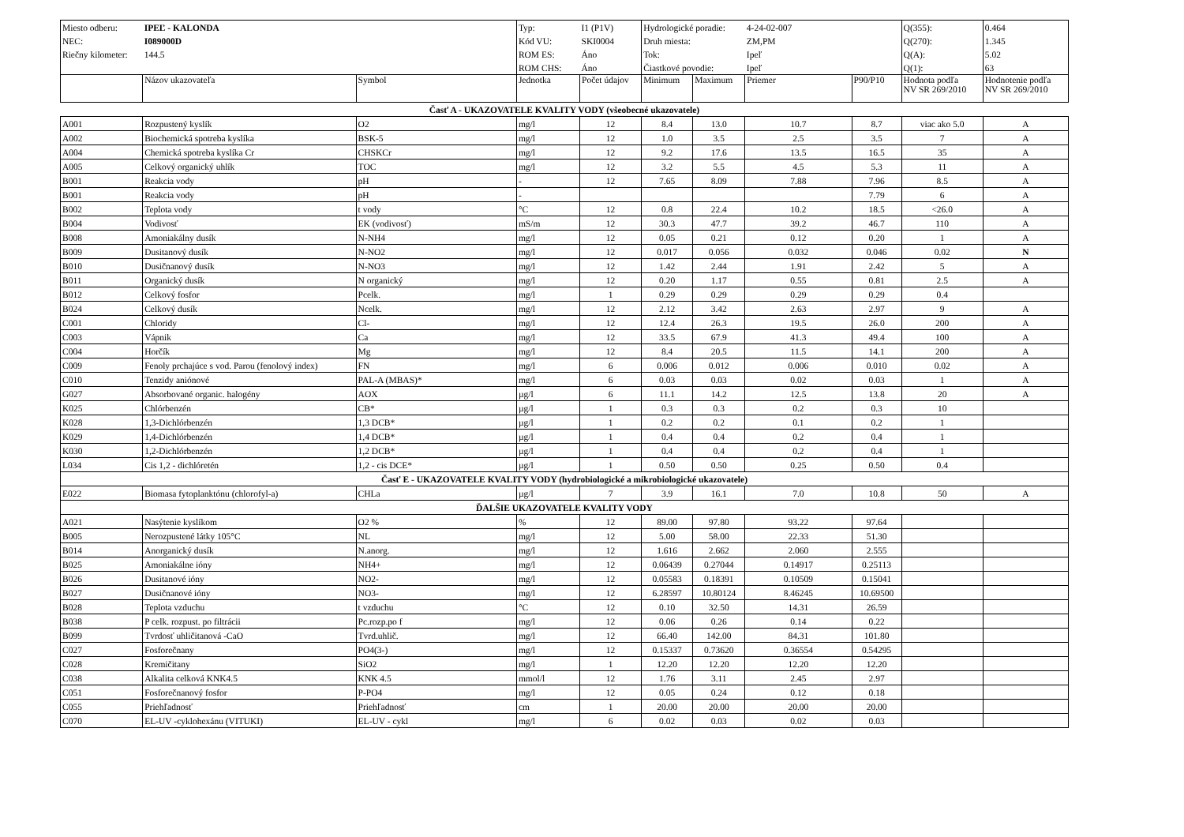| Miesto odberu: | IPEĽ - KALONDA | | Typ: | I1 (P1V) | Hydrologické poradie: | | 4-24-02-007 | | Q(355): | 0.464 |
| NEC: | I089000D | | Kód VU: | SKI0004 | Druh miesta: | | ZM,PM | | Q(270): | 1.345 |
| Riečny kilometer: | 144.5 | | ROM ES: | Áno | Tok: | | Ipeľ | | Q(A): | 5.02 |
| | | | ROM CHS: | Áno | Čiastkové povodie: | | Ipeľ | | Q(1): | 63 |
| | Názov ukazovateľa | Symbol | Jednotka | Počet údajov | Minimum | Maximum | Priemer | P90/P10 | Hodnota podľa NV SR 269/2010 | Hodnotenie podľa NV SR 269/2010 |
| Časť A - UKAZOVATELE KVALITY VODY (všeobecné ukazovatele) | | | | | | | | | | |
| A001 | Rozpustený kyslík | O2 | mg/l | 12 | 8.4 | 13.0 | 10.7 | 8.7 | viac ako 5.0 | A |
| A002 | Biochemická spotreba kyslíka | BSK-5 | mg/l | 12 | 1.0 | 3.5 | 2.5 | 3.5 | 7 | A |
| A004 | Chemická spotreba kyslíka Cr | CHSKCr | mg/l | 12 | 9.2 | 17.6 | 13.5 | 16.5 | 35 | A |
| A005 | Celkový organický uhlík | TOC | mg/l | 12 | 3.2 | 5.5 | 4.5 | 5.3 | 11 | A |
| B001 | Reakcia vody | pH | - | 12 | 7.65 | 8.09 | 7.88 | 7.96 | 8.5 | A |
| B001 | Reakcia vody | pH | - | | | | | 7.79 | 6 | A |
| B002 | Teplota vody | t vody | °C | 12 | 0.8 | 22.4 | 10.2 | 18.5 | <26.0 | A |
| B004 | Vodivosť | EK (vodivosť) | mS/m | 12 | 30.3 | 47.7 | 39.2 | 46.7 | 110 | A |
| B008 | Amoniakálny dusík | N-NH4 | mg/l | 12 | 0.05 | 0.21 | 0.12 | 0.20 | 1 | A |
| B009 | Dusitanový dusík | N-NO2 | mg/l | 12 | 0.017 | 0.056 | 0.032 | 0.046 | 0.02 | N |
| B010 | Dusičnanový dusík | N-NO3 | mg/l | 12 | 1.42 | 2.44 | 1.91 | 2.42 | 5 | A |
| B011 | Organický dusík | N organický | mg/l | 12 | 0.20 | 1.17 | 0.55 | 0.81 | 2.5 | A |
| B012 | Celkový fosfor | Pcelk. | mg/l | 1 | 0.29 | 0.29 | 0.29 | 0.29 | 0.4 | |
| B024 | Celkový dusík | Ncelk. | mg/l | 12 | 2.12 | 3.42 | 2.63 | 2.97 | 9 | A |
| C001 | Chloridy | Cl- | mg/l | 12 | 12.4 | 26.3 | 19.5 | 26.0 | 200 | A |
| C003 | Vápnik | Ca | mg/l | 12 | 33.5 | 67.9 | 41.3 | 49.4 | 100 | A |
| C004 | Horčík | Mg | mg/l | 12 | 8.4 | 20.5 | 11.5 | 14.1 | 200 | A |
| C009 | Fenoly prchajúce s vod. Parou (fenolový index) | FN | mg/l | 6 | 0.006 | 0.012 | 0.006 | 0.010 | 0.02 | A |
| C010 | Tenzidy aniónové | PAL-A (MBAS)* | mg/l | 6 | 0.03 | 0.03 | 0.02 | 0.03 | 1 | A |
| G027 | Absorbované organic. halogény | AOX | µg/l | 6 | 11.1 | 14.2 | 12.5 | 13.8 | 20 | A |
| K025 | Chlórbenzén | CB* | µg/l | 1 | 0.3 | 0.3 | 0.2 | 0.3 | 10 | |
| K028 | 1,3-Dichlórbenzén | 1,3 DCB* | µg/l | 1 | 0.2 | 0.2 | 0.1 | 0.2 | 1 | |
| K029 | 1,4-Dichlórbenzén | 1,4 DCB* | µg/l | 1 | 0.4 | 0.4 | 0.2 | 0.4 | 1 | |
| K030 | 1,2-Dichlórbenzén | 1,2 DCB* | µg/l | 1 | 0.4 | 0.4 | 0.2 | 0.4 | 1 | |
| L034 | Cis 1,2 - dichlóretén | 1,2 - cis DCE* | µg/l | 1 | 0.50 | 0.50 | 0.25 | 0.50 | 0.4 | |
| Časť E - UKAZOVATELE KVALITY VODY (hydrobiologické a mikrobiologické ukazovatele) | | | | | | | | | | |
| E022 | Biomasa fytoplanktónu (chlorofyl-a) | CHLa | µg/l | 7 | 3.9 | 16.1 | 7.0 | 10.8 | 50 | A |
| ĎALŠIE UKAZOVATELE KVALITY VODY | | | | | | | | | | |
| A021 | Nasýtenie kyslíkom | O2 % | % | 12 | 89.00 | 97.80 | 93.22 | 97.64 | | |
| B005 | Nerozpustené látky 105°C | NL | mg/l | 12 | 5.00 | 58.00 | 22.33 | 51.30 | | |
| B014 | Anorganický dusík | N.anorg. | mg/l | 12 | 1.616 | 2.662 | 2.060 | 2.555 | | |
| B025 | Amoniakálne ióny | NH4+ | mg/l | 12 | 0.06439 | 0.27044 | 0.14917 | 0.25113 | | |
| B026 | Dusitanové ióny | NO2- | mg/l | 12 | 0.05583 | 0.18391 | 0.10509 | 0.15041 | | |
| B027 | Dusičnanové ióny | NO3- | mg/l | 12 | 6.28597 | 10.80124 | 8.46245 | 10.69500 | | |
| B028 | Teplota vzduchu | t vzduchu | °C | 12 | 0.10 | 32.50 | 14.31 | 26.59 | | |
| B038 | P celk. rozpust. po filtrácii | Pc.rozp.po f | mg/l | 12 | 0.06 | 0.26 | 0.14 | 0.22 | | |
| B099 | Tvrdosť uhličitanová -CaO | Tvrd.uhlič. | mg/l | 12 | 66.40 | 142.00 | 84.31 | 101.80 | | |
| C027 | Fosforečnany | PO4(3-) | mg/l | 12 | 0.15337 | 0.73620 | 0.36554 | 0.54295 | | |
| C028 | Kremičitany | SiO2 | mg/l | 1 | 12.20 | 12.20 | 12.20 | 12.20 | | |
| C038 | Alkalita celková KNK4.5 | KNK 4.5 | mmol/l | 12 | 1.76 | 3.11 | 2.45 | 2.97 | | |
| C051 | Fosforečnanový fosfor | P-PO4 | mg/l | 12 | 0.05 | 0.24 | 0.12 | 0.18 | | |
| C055 | Priehľadnosť | Priehľadnosť | cm | 1 | 20.00 | 20.00 | 20.00 | 20.00 | | |
| C070 | EL-UV -cyklohexánu (VITUKI) | EL-UV - cykl | mg/l | 6 | 0.02 | 0.03 | 0.02 | 0.03 | | |